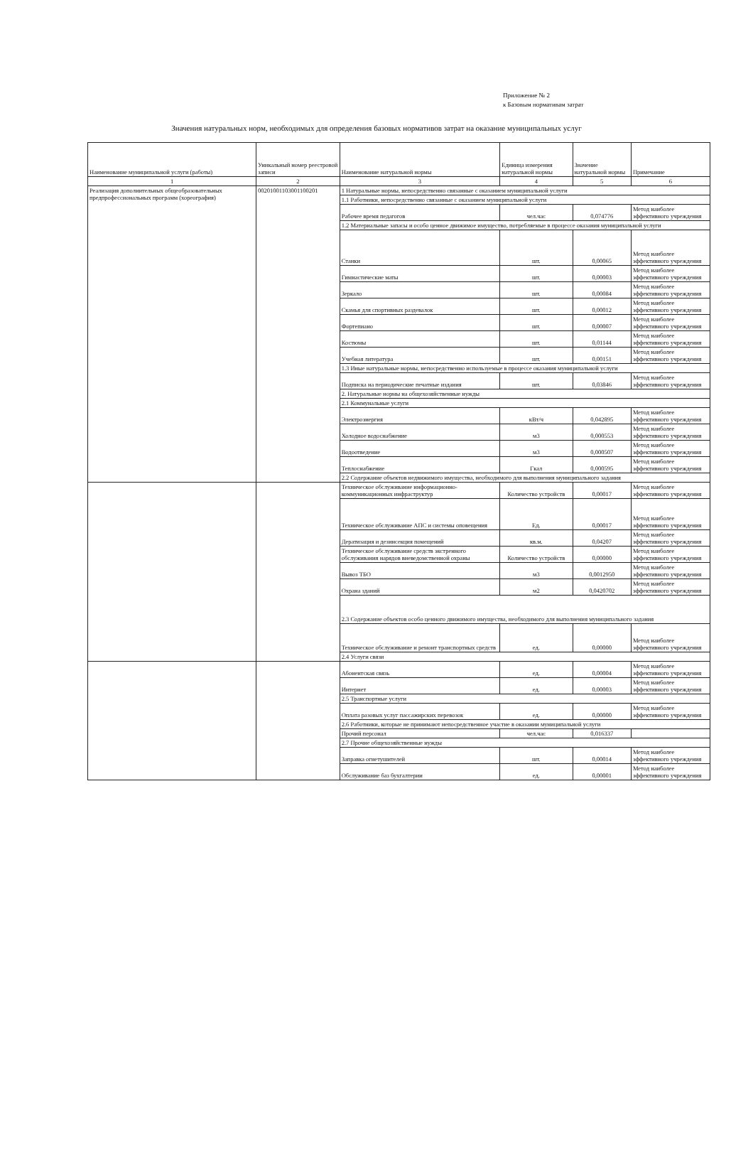Приложение № 2
к Базовым нормативам затрат
Значения натуральных норм, необходимых для определения базовых нормативов затрат на оказание муниципальных услуг
| Наименование муниципальной услуги (работы) | Уникальный номер реестровой записи | Наименование натуральной нормы | Единица измерения натуральной нормы | Значение натуральной нормы | Примечание |
| --- | --- | --- | --- | --- | --- |
| 1 | 2 | 3 | 4 | 5 | 6 |
| Реализация дополнительных общеобразовательных предпрофессиональных программ (хореография) | 00201001103001100201 | 1 Натуральные нормы, непосредственно связанные с оказанием муниципальной услуги | | | |
| | | 1.1 Работники, непосредственно связанные с оказанием муниципальной услуги | | | |
| | | Рабочее время педагогов | чел.час | 0,074776 | Метод наиболее эффективного учреждения |
| | | 1.2 Материальные запасы и особо ценное движимое имущество, потребляемые в процессе оказания муниципальной услуги | | | |
| | | Станки | шт. | 0,00065 | Метод наиболее эффективного учреждения |
| | | Гимнастические маты | шт. | 0,00003 | Метод наиболее эффективного учреждения |
| | | Зеркало | шт. | 0,00084 | Метод наиболее эффективного учреждения |
| | | Скамья для спортивных раздевалок | шт. | 0,00012 | Метод наиболее эффективного учреждения |
| | | Фортепиано | шт. | 0,00007 | Метод наиболее эффективного учреждения |
| | | Костюмы | шт. | 0,01144 | Метод наиболее эффективного учреждения |
| | | Учебная литература | шт. | 0,00151 | Метод наиболее эффективного учреждения |
| | | 1.3 Иные натуральные нормы, непосредственно используемые в процессе оказания муниципальной услуги | | | |
| | | Подписка на периодические печатные издания | шт. | 0,03846 | Метод наиболее эффективного учреждения |
| | | 2. Натуральные нормы на общехозяйственные нужды | | | |
| | | 2.1 Коммунальные услуги | | | |
| | | Электроэнергия | кВт/ч | 0,042895 | Метод наиболее эффективного учреждения |
| | | Холодное водоснабжение | м3 | 0,000553 | Метод наиболее эффективного учреждения |
| | | Водоотведение | м3 | 0,000507 | Метод наиболее эффективного учреждения |
| | | Теплоснабжение | Гкал | 0,000595 | Метод наиболее эффективного учреждения |
| | | 2.2 Содержание объектов недвижимого имущества, необходимого для выполнения муниципального задания | | | |
| | | Техническое обслуживание информационно-коммуникационных инфраструктур | Количество устройств | 0,00017 | Метод наиболее эффективного учреждения |
| | | Техническое обслуживание АПС и системы оповещения | Ед. | 0,00017 | Метод наиболее эффективного учреждения |
| | | Дератизация и дезинсекция помещений | кв.м. | 0,04207 | Метод наиболее эффективного учреждения |
| | | Техническое обслуживание средств экстренного обслуживания нарядов вневедомственной охраны | Количество устройств | 0,00000 | Метод наиболее эффективного учреждения |
| | | Вывоз ТБО | м3 | 0,0012950 | Метод наиболее эффективного учреждения |
| | | Охрана зданий | м2 | 0,0420702 | Метод наиболее эффективного учреждения |
| | | 2.3 Содержание объектов особо ценного движимого имущества, необходимого для выполнения муниципального задания | | | |
| | | Техническое обслуживание и ремонт транспортных средств | ед. | 0,00000 | Метод наиболее эффективного учреждения |
| | | 2.4 Услуги связи | | | |
| | | Абонентская связь | ед. | 0,00004 | Метод наиболее эффективного учреждения |
| | | Интернет | ед. | 0,00003 | Метод наиболее эффективного учреждения |
| | | 2.5 Транспортные услуги | | | |
| | | Оплата разовых услуг пассажирских перевозок | ед. | 0,00000 | Метод наиболее эффективного учреждения |
| | | 2.6 Работники, которые не принимают непосредственное участие в оказании муниципальной услуги | | | |
| | | Прочий персонал | чел.час | 0,016337 | |
| | | 2.7 Прочие общехозяйственные нужды | | | |
| | | Заправка огнетушителей | шт. | 0,00014 | Метод наиболее эффективного учреждения |
| | | Обслуживание баз бухгалтерии | ед. | 0,00001 | Метод наиболее эффективного учреждения |